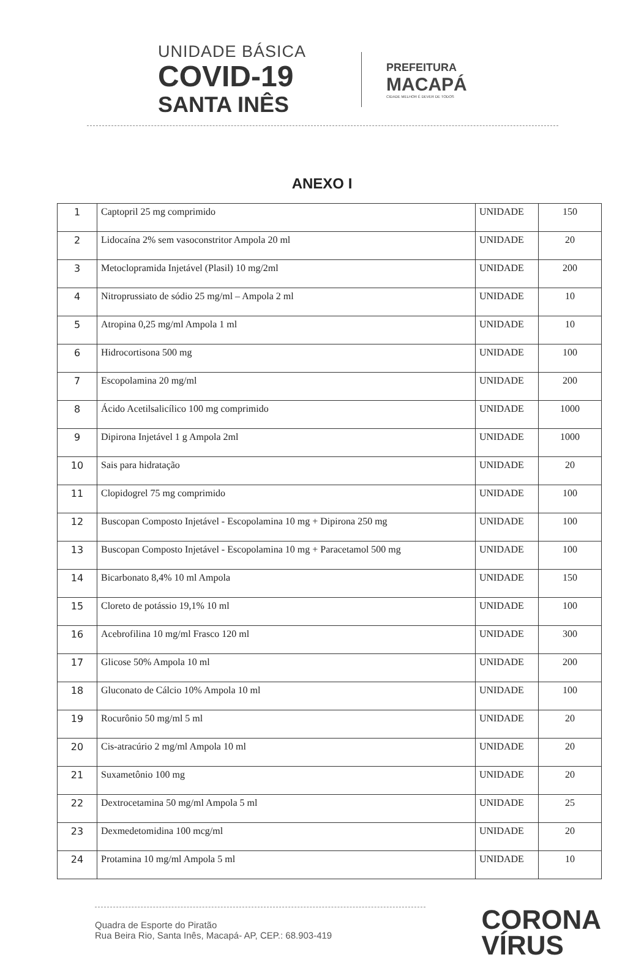UNIDADE BÁSICA
COVID-19
SANTA INÊS
PREFEITURA
MACAPÁ
CIDADE MELHOR É DEVER DE TODOS
ANEXO I
| 1 | Captopril 25 mg comprimido | UNIDADE | 150 |
| 2 | Lidocaína 2% sem vasoconstritor Ampola 20 ml | UNIDADE | 20 |
| 3 | Metoclopramida Injetável (Plasil) 10 mg/2ml | UNIDADE | 200 |
| 4 | Nitroprussiato de sódio 25 mg/ml – Ampola 2 ml | UNIDADE | 10 |
| 5 | Atropina 0,25 mg/ml Ampola 1 ml | UNIDADE | 10 |
| 6 | Hidrocortisona 500 mg | UNIDADE | 100 |
| 7 | Escopolamina 20 mg/ml | UNIDADE | 200 |
| 8 | Ácido Acetilsalicílico 100 mg comprimido | UNIDADE | 1000 |
| 9 | Dipirona Injetável 1 g Ampola 2ml | UNIDADE | 1000 |
| 10 | Sais para hidratação | UNIDADE | 20 |
| 11 | Clopidogrel 75 mg comprimido | UNIDADE | 100 |
| 12 | Buscopan Composto Injetável - Escopolamina 10 mg + Dipirona 250 mg | UNIDADE | 100 |
| 13 | Buscopan Composto Injetável - Escopolamina 10 mg + Paracetamol 500 mg | UNIDADE | 100 |
| 14 | Bicarbonato 8,4% 10 ml Ampola | UNIDADE | 150 |
| 15 | Cloreto de potássio 19,1% 10 ml | UNIDADE | 100 |
| 16 | Acebrofilina 10 mg/ml Frasco 120 ml | UNIDADE | 300 |
| 17 | Glicose 50% Ampola 10 ml | UNIDADE | 200 |
| 18 | Gluconato de Cálcio 10% Ampola 10 ml | UNIDADE | 100 |
| 19 | Rocurônio 50 mg/ml 5 ml | UNIDADE | 20 |
| 20 | Cis-atracúrio 2 mg/ml Ampola 10 ml | UNIDADE | 20 |
| 21 | Suxametônio 100 mg | UNIDADE | 20 |
| 22 | Dextrocetamina 50 mg/ml Ampola 5 ml | UNIDADE | 25 |
| 23 | Dexmedetomidina 100 mcg/ml | UNIDADE | 20 |
| 24 | Protamina 10 mg/ml Ampola 5 ml | UNIDADE | 10 |
Quadra de Esporte do Piratão
Rua Beira Rio, Santa Inês, Macapá- AP, CEP.: 68.903-419
CORONA
VÍRUS